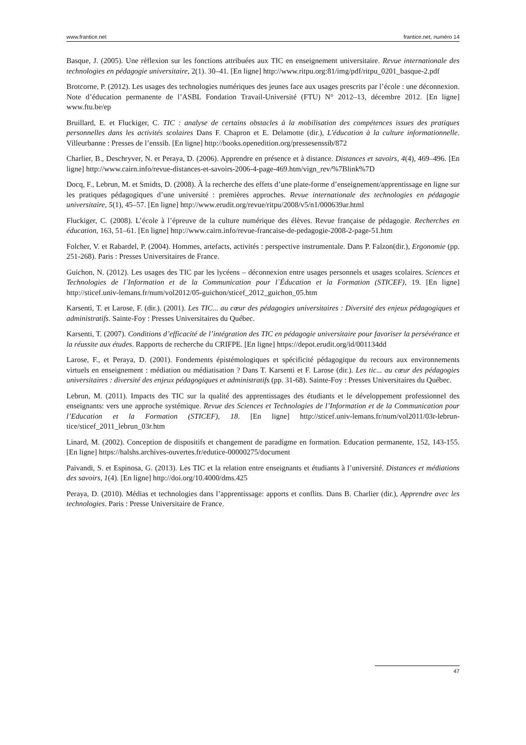www.frantice.net frantice.net, numéro 14
Basque, J. (2005). Une réflexion sur les fonctions attribuées aux TIC en enseignement universitaire. Revue internationale des technologies en pédagogie universitaire, 2(1). 30–41. [En ligne] http://www.ritpu.org:81/img/pdf/ritpu_0201_basque-2.pdf
Brotcorne, P. (2012). Les usages des technologies numériques des jeunes face aux usages prescrits par l’école : une déconnexion. Note d’éducation permanente de l’ASBL Fondation Travail-Université (FTU) N° 2012–13, décembre 2012. [En ligne] www.ftu.be/ep
Bruillard, E. et Fluckiger, C. TIC : analyse de certains obstacles à la mobilisation des compétences issues des pratiques personnelles dans les activités scolaires Dans F. Chapron et E. Delamotte (dir.), L'éducation à la culture informationnelle. Villeurbanne : Presses de l’enssib. [En ligne] http://books.openedition.org/pressesenssib/872
Charlier, B., Deschryver, N. et Peraya, D. (2006). Apprendre en présence et à distance. Distances et savoirs, 4(4), 469–496. [En ligne] http://www.cairn.info/revue-distances-et-savoirs-2006-4-page-469.htm/vign_rev/%7Blink%7D
Docq, F., Lebrun, M. et Smidts, D. (2008). À la recherche des effets d’une plate-forme d’enseignement/apprentissage en ligne sur les pratiques pédagogiques d’une université : premières approches. Revue internationale des technologies en pédagogie universitaire, 5(1), 45–57. [En ligne] http://www.erudit.org/revue/ritpu/2008/v5/n1/000639ar.html
Fluckiger, C. (2008). L’école à l’épreuve de la culture numérique des élèves. Revue française de pédagogie. Recherches en éducation, 163, 51–61. [En ligne] http://www.cairn.info/revue-francaise-de-pedagogie-2008-2-page-51.htm
Folcher, V. et Rabardel, P. (2004). Hommes, artefacts, activités : perspective instrumentale. Dans P. Falzon(dir.), Ergonomie (pp. 251-268). Paris : Presses Universitaires de France.
Guichon, N. (2012). Les usages des TIC par les lycéens – déconnexion entre usages personnels et usages scolaires. Sciences et Technologies de l´Information et de la Communication pour l´Éducation et la Formation (STICEF), 19. [En ligne] http://sticef.univ-lemans.fr/num/vol2012/05-guichon/sticef_2012_guichon_05.htm
Karsenti, T. et Larose, F. (dir.). (2001). Les TIC... au cœur des pédagogies universitaires : Diversité des enjeux pédagogiques et administratifs. Sainte-Foy : Presses Universitaires du Québec.
Karsenti, T. (2007). Conditions d’efficacité de l’intégration des TIC en pédagogie universitaire pour favoriser la persévérance et la réussite aux études. Rapports de recherche du CRIFPE. [En ligne] https://depot.erudit.org/id/001134dd
Larose, F., et Peraya, D. (2001). Fondements épistémologiques et spécificité pédagogique du recours aux environnements virtuels en enseignement : médiation ou médiatisation ? Dans T. Karsenti et F. Larose (dir.). Les tic... au cœur des pédagogies universitaires : diversité des enjeux pédagogiques et administratifs (pp. 31-68). Sainte-Foy : Presses Universitaires du Québec.
Lebrun, M. (2011). Impacts des TIC sur la qualité des apprentissages des étudiants et le développement professionnel des enseignants: vers une approche systémique. Revue des Sciences et Technologies de l’Information et de la Communication pour l’Education et la Formation (STICEF), 18. [En ligne] http://sticef.univ-lemans.fr/num/vol2011/03r-lebrun-tice/sticef_2011_lebrun_03r.htm
Linard, M. (2002). Conception de dispositifs et changement de paradigme en formation. Education permanente, 152, 143-155. [En ligne] https://halshs.archives-ouvertes.fr/edutice-00000275/document
Paivandi, S. et Espinosa, G. (2013). Les TIC et la relation entre enseignants et étudiants à l’université. Distances et médiations des savoirs, 1(4). [En ligne] http://doi.org/10.4000/dms.425
Peraya, D. (2010). Médias et technologies dans l’apprentissage: apports et conflits. Dans B. Charlier (dir.), Apprendre avec les technologies. Paris : Presse Universitaire de France.
47